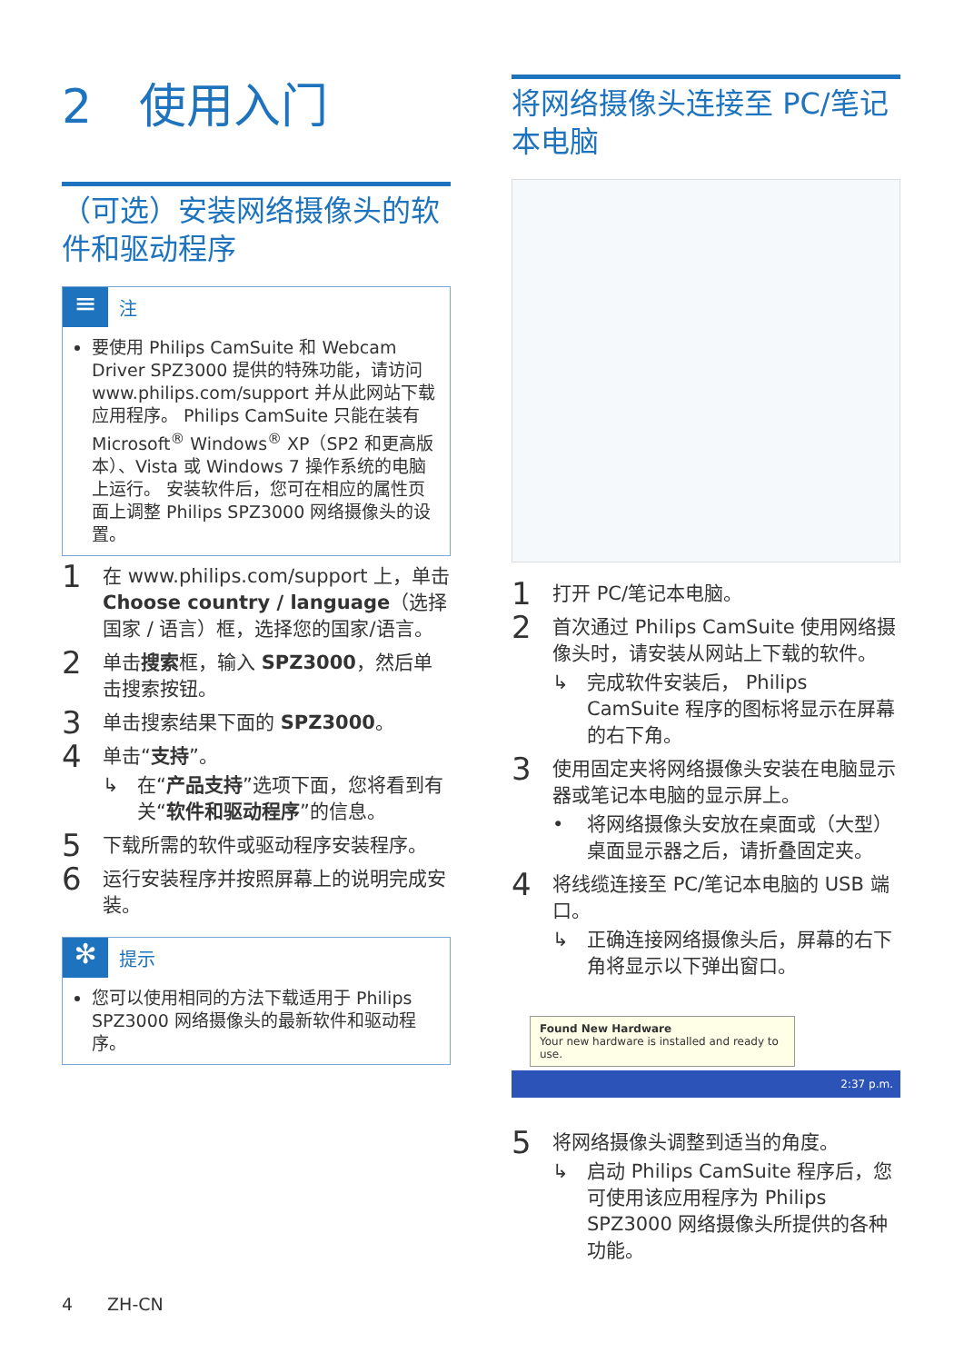2　使用入门
（可选）安装网络摄像头的软件和驱动程序
≡
注
要使用 Philips CamSuite 和 Webcam Driver SPZ3000 提供的特殊功能，请访问 www.philips.com/support 并从此网站下载应用程序。 Philips CamSuite 只能在装有 Microsoft<sup>®</sup> Windows<sup>®</sup> XP（SP2 和更高版本）、Vista 或 Windows 7 操作系统的电脑上运行。 安装软件后，您可在相应的属性页面上调整 Philips SPZ3000 网络摄像头的设置。
1 在 www.philips.com/support 上，单击 Choose country / language（选择国家 / 语言）框，选择您的国家/语言。
2 单击搜索框，输入 SPZ3000，然后单击搜索按钮。
3 单击搜索结果下面的 SPZ3000。
4
单击“支持”。
↳ 在“产品支持”选项下面，您将看到有关“软件和驱动程序”的信息。
5 下载所需的软件或驱动程序安装程序。
6 运行安装程序并按照屏幕上的说明完成安装。
✻
提示
您可以使用相同的方法下载适用于 Philips SPZ3000 网络摄像头的最新软件和驱动程序。
将网络摄像头连接至 PC/笔记本电脑
1 打开 PC/笔记本电脑。
2
首次通过 Philips CamSuite 使用网络摄像头时，请安装从网站上下载的软件。
↳ 完成软件安装后， Philips CamSuite 程序的图标将显示在屏幕的右下角。
3
使用固定夹将网络摄像头安装在电脑显示器或笔记本电脑的显示屏上。
• 将网络摄像头安放在桌面或（大型）桌面显示器之后，请折叠固定夹。
4
将线缆连接至 PC/笔记本电脑的 USB 端口。
↳ 正确连接网络摄像头后，屏幕的右下角将显示以下弹出窗口。
Found New Hardware
Your new hardware is installed and ready to use.
2:37 p.m.
5
将网络摄像头调整到适当的角度。
↳ 启动 Philips CamSuite 程序后，您可使用该应用程序为 Philips SPZ3000 网络摄像头所提供的各种功能。
4　　ZH-CN